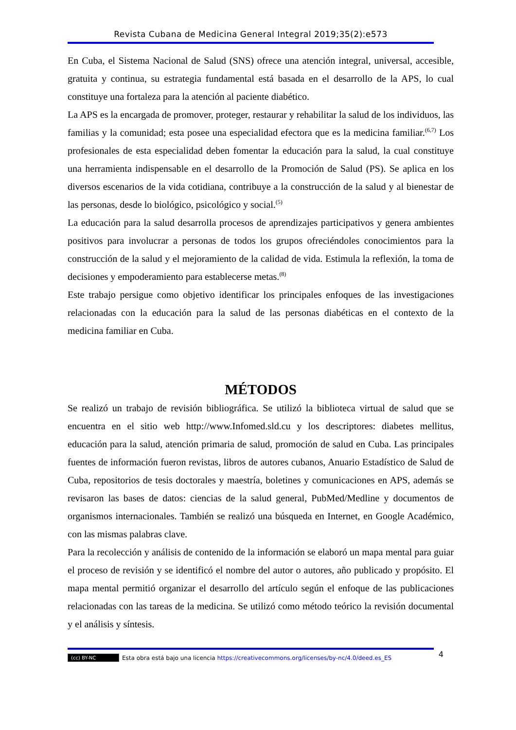Revista Cubana de Medicina General Integral 2019;35(2):e573
En Cuba, el Sistema Nacional de Salud (SNS) ofrece una atención integral, universal, accesible, gratuita y continua, su estrategia fundamental está basada en el desarrollo de la APS, lo cual constituye una fortaleza para la atención al paciente diabético.
La APS es la encargada de promover, proteger, restaurar y rehabilitar la salud de los individuos, las familias y la comunidad; esta posee una especialidad efectora que es la medicina familiar.<sup>(6,7)</sup> Los profesionales de esta especialidad deben fomentar la educación para la salud, la cual constituye una herramienta indispensable en el desarrollo de la Promoción de Salud (PS). Se aplica en los diversos escenarios de la vida cotidiana, contribuye a la construcción de la salud y al bienestar de las personas, desde lo biológico, psicológico y social.<sup>(5)</sup>
La educación para la salud desarrolla procesos de aprendizajes participativos y genera ambientes positivos para involucrar a personas de todos los grupos ofreciéndoles conocimientos para la construcción de la salud y el mejoramiento de la calidad de vida. Estimula la reflexión, la toma de decisiones y empoderamiento para establecerse metas.<sup>(8)</sup>
Este trabajo persigue como objetivo identificar los principales enfoques de las investigaciones relacionadas con la educación para la salud de las personas diabéticas en el contexto de la medicina familiar en Cuba.
MÉTODOS
Se realizó un trabajo de revisión bibliográfica. Se utilizó la biblioteca virtual de salud que se encuentra en el sitio web http://www.Infomed.sld.cu y los descriptores: diabetes mellitus, educación para la salud, atención primaria de salud, promoción de salud en Cuba. Las principales fuentes de información fueron revistas, libros de autores cubanos, Anuario Estadístico de Salud de Cuba, repositorios de tesis doctorales y maestría, boletines y comunicaciones en APS, además se revisaron las bases de datos: ciencias de la salud general, PubMed/Medline y documentos de organismos internacionales. También se realizó una búsqueda en Internet, en Google Académico, con las mismas palabras clave.
Para la recolección y análisis de contenido de la información se elaboró un mapa mental para guiar el proceso de revisión y se identificó el nombre del autor o autores, año publicado y propósito. El mapa mental permitió organizar el desarrollo del artículo según el enfoque de las publicaciones relacionadas con las tareas de la medicina. Se utilizó como método teórico la revisión documental y el análisis y síntesis.
(cc) BY-NC Esta obra está bajo una licencia https://creativecommons.org/licenses/by-nc/4.0/deed.es_ES 4